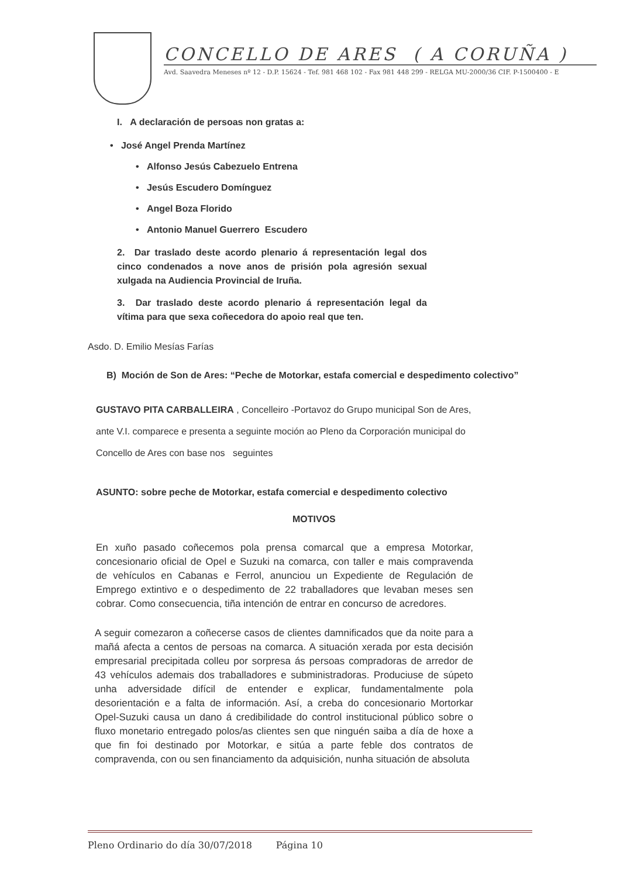CONCELLO DE ARES ( A CORUÑA )
Avd. Saavedra Meneses nº 12 - D.P. 15624 - Tef. 981 468 102 - Fax 981 448 299 - RELGA MU-2000/36 CIF. P-1500400 - E
I. A declaración de persoas non gratas a:
• José Angel Prenda Martínez
• Alfonso Jesús Cabezuelo Entrena
• Jesús Escudero Domínguez
• Angel Boza Florido
• Antonio Manuel Guerrero Escudero
2. Dar traslado deste acordo plenario á representación legal dos cinco condenados a nove anos de prisión pola agresión sexual xulgada na Audiencia Provincial de Iruña.
3. Dar traslado deste acordo plenario á representación legal da vítima para que sexa coñecedora do apoio real que ten.
Asdo. D. Emilio Mesías Farías
B) Moción de Son de Ares: “Peche de Motorkar, estafa comercial e despedimento colectivo”
GUSTAVO PITA CARBALLEIRA , Concelleiro -Portavoz do Grupo municipal Son de Ares, ante V.I. comparece e presenta a seguinte moción ao Pleno da Corporación municipal do Concello de Ares con base nos seguintes
ASUNTO: sobre peche de Motorkar, estafa comercial e despedimento colectivo
MOTIVOS
En xuño pasado coñecemos pola prensa comarcal que a empresa Motorkar, concesionario oficial de Opel e Suzuki na comarca, con taller e mais compravenda de vehículos en Cabanas e Ferrol, anunciou un Expediente de Regulación de Emprego extintivo e o despedimento de 22 traballadores que levaban meses sen cobrar. Como consecuencia, tiña intención de entrar en concurso de acredores.
A seguir comezaron a coñecerse casos de clientes damnificados que da noite para a mañá afecta a centos de persoas na comarca. A situación xerada por esta decisión empresarial precipitada colleu por sorpresa ás persoas compradoras de arredor de 43 vehículos ademais dos traballadores e subministradoras. Produciuse de súpeto unha adversidade difícil de entender e explicar, fundamentalmente pola desorientación e a falta de información. Así, a creba do concesionario Mortorkar Opel-Suzuki causa un dano á credibilidade do control institucional público sobre o fluxo monetario entregado polos/as clientes sen que ninguén saiba a día de hoxe a que fin foi destinado por Motorkar, e sitúa a parte feble dos contratos de compravenda, con ou sen financiamento da adquisición, nunha situación de absoluta
Pleno Ordinario do día 30/07/2018 Página 10